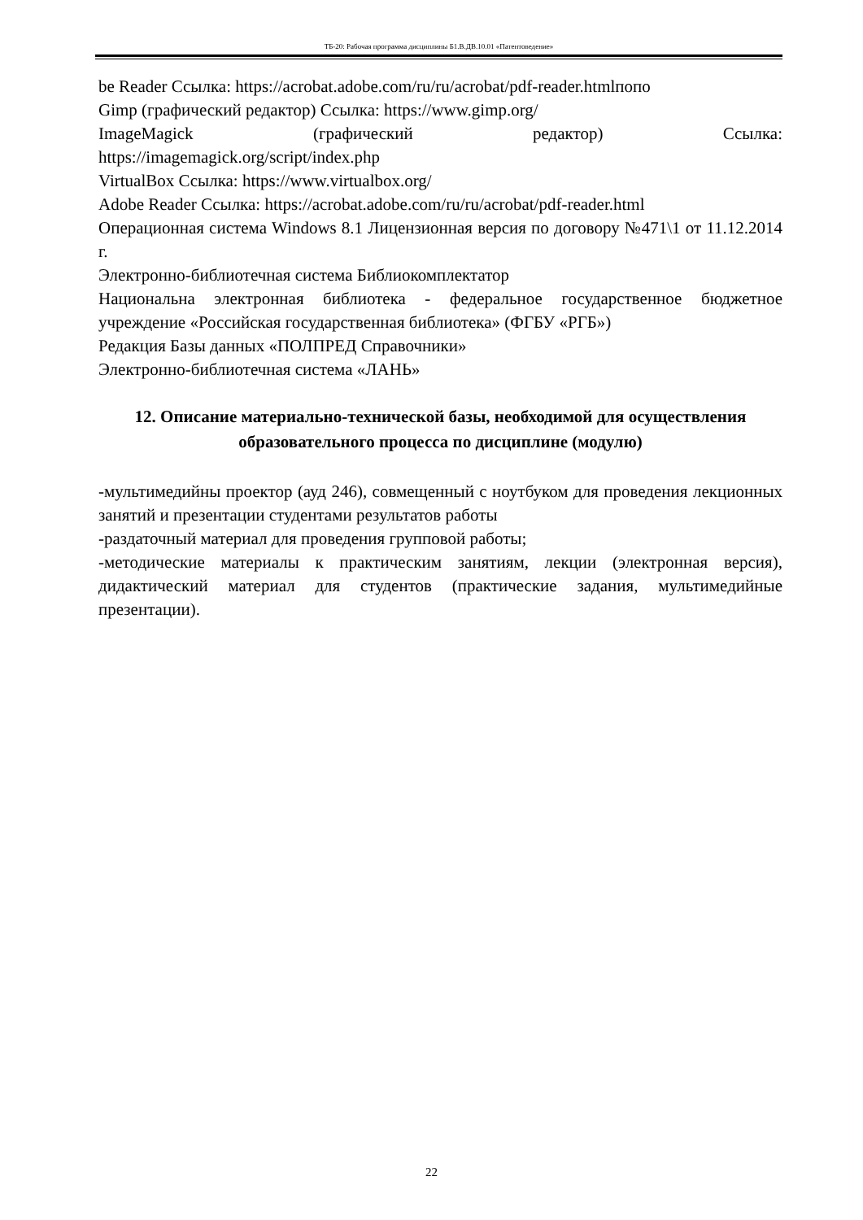ТБ-20: Рабочая программа дисциплины Б1.В.ДВ.10.01 «Патентоведение»
be Reader Ссылка: https://acrobat.adobe.com/ru/ru/acrobat/pdf-reader.htmlпопо
Gimp (графический редактор) Ссылка: https://www.gimp.org/
ImageMagick (графический редактор) Ссылка:
https://imagemagick.org/script/index.php
VirtualBox Ссылка: https://www.virtualbox.org/
Adobe Reader Ссылка: https://acrobat.adobe.com/ru/ru/acrobat/pdf-reader.html
Операционная система Windows 8.1 Лицензионная версия по договору №471\1 от 11.12.2014 г.
Электронно-библиотечная система Библиокомплектатор
Национальна электронная библиотека - федеральное государственное бюджетное учреждение «Российская государственная библиотека» (ФГБУ «РГБ»)
Редакция Базы данных «ПОЛПРЕД Справочники»
Электронно-библиотечная система «ЛАНЬ»
12. Описание материально-технической базы, необходимой для осуществления образовательного процесса по дисциплине (модулю)
-мультимедийны проектор (ауд 246), совмещенный с ноутбуком для проведения лекционных занятий и презентации студентами результатов работы
-раздаточный материал для проведения групповой работы;
-методические материалы к практическим занятиям, лекции (электронная версия), дидактический материал для студентов (практические задания, мультимедийные презентации).
22